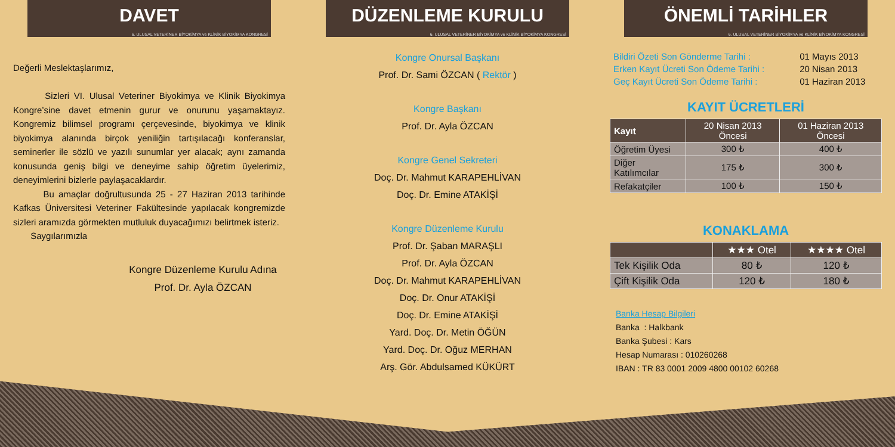DAVET
6. ULUSAL VETERİNER BİYOKİMYA ve KLİNİK BİYOKİMYA KONGRESİ
Değerli Meslektaşlarımız,
Sizleri VI. Ulusal Veteriner Biyokimya ve Klinik Biyokimya Kongre’sine davet etmenin gurur ve onurunu yaşamaktayız. Kongremiz bilimsel programı çerçevesinde, biyokimya ve klinik biyokimya alanında birçok yeniliğin tartışılacağı konferanslar, seminerler ile sözlü ve yazılı sunumlar yer alacak; aynı zamanda konusunda geniş bilgi ve deneyime sahip öğretim üyelerimiz, deneyimlerini bizlerle paylaşacaklardır.
Bu amaçlar doğrultusunda 25 - 27 Haziran 2013 tarihinde Kafkas Üniversitesi Veteriner Fakültesinde yapılacak kongremizde sizleri aramızda görmekten mutluluk duyacağımızı belirtmek isteriz.
Saygılarımızla
Kongre Düzenleme Kurulu Adına
Prof. Dr. Ayla ÖZCAN
DÜZENLEME KURULU
6. ULUSAL VETERİNER BİYOKİMYA ve KLİNİK BİYOKİMYA KONGRESİ
Kongre Onursal Başkanı
Prof. Dr. Sami ÖZCAN ( Rektör )
Kongre Başkanı
Prof. Dr. Ayla ÖZCAN
Kongre Genel Sekreteri
Doç. Dr. Mahmut KARAPEHLİVAN
Doç. Dr. Emine ATAKİŞİ
Kongre Düzenleme Kurulu
Prof. Dr. Şaban MARAŞLI
Prof. Dr. Ayla ÖZCAN
Doç. Dr. Mahmut KARAPEHLİVAN
Doç. Dr. Onur ATAKİŞİ
Doç. Dr. Emine ATAKİŞİ
Yard. Doç. Dr. Metin ÖĞÜN
Yard. Doç. Dr. Oğuz MERHAN
Arş. Gör. Abdulsamed KÜKÜRT
ÖNEMLİ TARİHLER
6. ULUSAL VETERİNER BİYOKİMYA ve KLİNİK BİYOKİMYA KONGRESİ
| Bildiri Özeti Son Gönderme Tarihi : | 01 Mayıs 2013 |
| Erken Kayıt Ücreti Son Ödeme Tarihi : | 20 Nisan 2013 |
| Geç Kayıt Ücreti Son Ödeme Tarihi : | 01 Haziran 2013 |
KAYIT ÜCRETLERİ
| Kayıt | 20 Nisan 2013 Öncesi | 01 Haziran 2013 Öncesi |
| --- | --- | --- |
| Öğretim Üyesi | 300 ₺ | 400 ₺ |
| Diğer Katılımcılar | 175 ₺ | 300 ₺ |
| Refakatçiler | 100 ₺ | 150 ₺ |
KONAKLAMA
| | ★★★ Otel | ★★★★ Otel |
| --- | --- | --- |
| Tek Kişilik Oda | 80 ₺ | 120 ₺ |
| Çift Kişilik Oda | 120 ₺ | 180 ₺ |
Banka Hesap Bilgileri
Banka : Halkbank
Banka Şubesi : Kars
Hesap Numarası : 010260268
IBAN : TR 83 0001 2009 4800 00102 60268